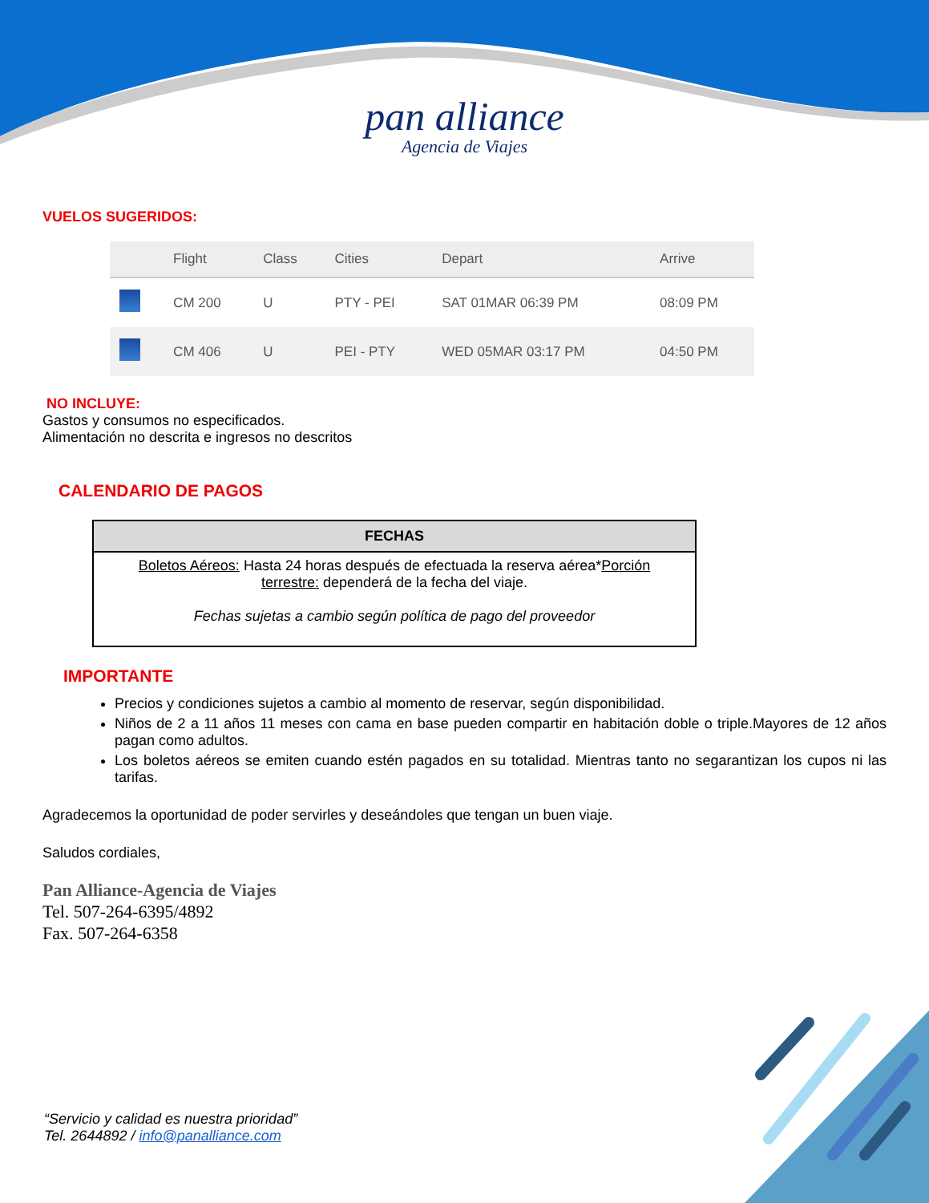pan alliance
Agencia de Viajes
VUELOS SUGERIDOS:
| | Flight | Class | Cities | Depart | Arrive |
| --- | --- | --- | --- | --- | --- |
| | CM 200 | U | PTY - PEI | SAT 01MAR 06:39 PM | 08:09 PM |
| | CM 406 | U | PEI - PTY | WED 05MAR 03:17 PM | 04:50 PM |
NO INCLUYE:
Gastos y consumos no especificados.
Alimentación no descrita e ingresos no descritos
CALENDARIO DE PAGOS
| FECHAS |
| --- |
| Boletos Aéreos: Hasta 24 horas después de efectuada la reserva aérea* Porción terrestre: dependerá de la fecha del viaje. Fechas sujetas a cambio según política de pago del proveedor |
IMPORTANTE
Precios y condiciones sujetos a cambio al momento de reservar, según disponibilidad.
Niños de 2 a 11 años 11 meses con cama en base pueden compartir en habitación doble o triple.Mayores de 12 años pagan como adultos.
Los boletos aéreos se emiten cuando estén pagados en su totalidad. Mientras tanto no segarantizan los cupos ni las tarifas.
Agradecemos la oportunidad de poder servirles y deseándoles que tengan un buen viaje.
Saludos cordiales,
Pan Alliance-Agencia de Viajes
Tel. 507-264-6395/4892
Fax. 507-264-6358
“Servicio y calidad es nuestra prioridad”
Tel. 2644892 / info@panalliance.com